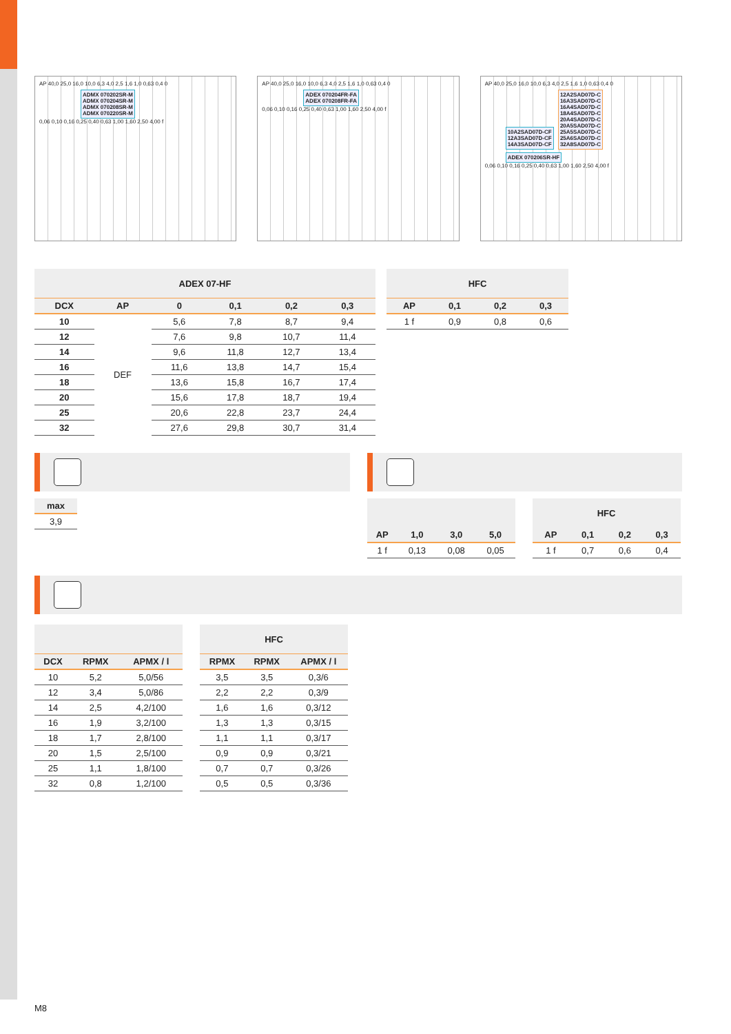AP 40,0 25,0 16,0 10,0 6,3 4,0 2,5 1,6 1,0 0,63 0,4 0
ADMX 070202SR-M
ADMX 070204SR-M
ADMX 070208SR-M
ADMX 070220SR-M
0,06 0,10 0,16 0,25 0,40 0,63 1,00 1,60 2,50 4,00 f
AP 40,0 25,0 16,0 10,0 6,3 4,0 2,5 1,6 1,0 0,63 0,4 0
ADEX 070204FR-FA
ADEX 070208FR-FA
0,06 0,10 0,16 0,25 0,40 0,63 1,00 1,60 2,50 4,00 f
AP 40,0 25,0 16,0 10,0 6,3 4,0 2,5 1,6 1,0 0,63 0,4 0
10A2SAD07D-CF
12A3SAD07D-CF
14A3SAD07D-CF 12A2SAD07D-C
16A3SAD07D-C
16A4SAD07D-C
18A4SAD07D-C
20A4SAD07D-C
20A5SAD07D-C
25A5SAD07D-C
25A6SAD07D-C
32A8SAD07D-C
ADEX 070206SR-HF
0,06 0,10 0,16 0,25 0,40 0,63 1,00 1,60 2,50 4,00 f
| ADEX 07-HF | | | | | |
| --- | --- | --- | --- | --- | --- |
| DCX | AP | 0 | 0,1 | 0,2 | 0,3 |
| 10 | DEF | 5,6 | 7,8 | 8,7 | 9,4 |
| 12 | | 7,6 | 9,8 | 10,7 | 11,4 |
| 14 | | 9,6 | 11,8 | 12,7 | 13,4 |
| 16 | | 11,6 | 13,8 | 14,7 | 15,4 |
| 18 | | 13,6 | 15,8 | 16,7 | 17,4 |
| 20 | | 15,6 | 17,8 | 18,7 | 19,4 |
| 25 | | 20,6 | 22,8 | 23,7 | 24,4 |
| 32 | | 27,6 | 29,8 | 30,7 | 31,4 |
| HFC | | | |
| --- | --- | --- | --- |
| AP | 0,1 | 0,2 | 0,3 |
| 1 f | 0,9 | 0,8 | 0,6 |
| max |
| --- |
| 3,9 |
| AP | 1,0 | 3,0 | 5,0 |
| --- | --- | --- | --- |
| 1 f | 0,13 | 0,08 | 0,05 |
| HFC | | | |
| --- | --- | --- | --- |
| AP | 0,1 | 0,2 | 0,3 |
| 1 f | 0,7 | 0,6 | 0,4 |
| DCX | RPMX | APMX / l |
| --- | --- | --- |
| 10 | 5,2 | 5,0/56 |
| 12 | 3,4 | 5,0/86 |
| 14 | 2,5 | 4,2/100 |
| 16 | 1,9 | 3,2/100 |
| 18 | 1,7 | 2,8/100 |
| 20 | 1,5 | 2,5/100 |
| 25 | 1,1 | 1,8/100 |
| 32 | 0,8 | 1,2/100 |
| HFC | | |
| --- | --- | --- |
| RPMX | RPMX | APMX / l |
| 3,5 | 3,5 | 0,3/6 |
| 2,2 | 2,2 | 0,3/9 |
| 1,6 | 1,6 | 0,3/12 |
| 1,3 | 1,3 | 0,3/15 |
| 1,1 | 1,1 | 0,3/17 |
| 0,9 | 0,9 | 0,3/21 |
| 0,7 | 0,7 | 0,3/26 |
| 0,5 | 0,5 | 0,3/36 |
M8